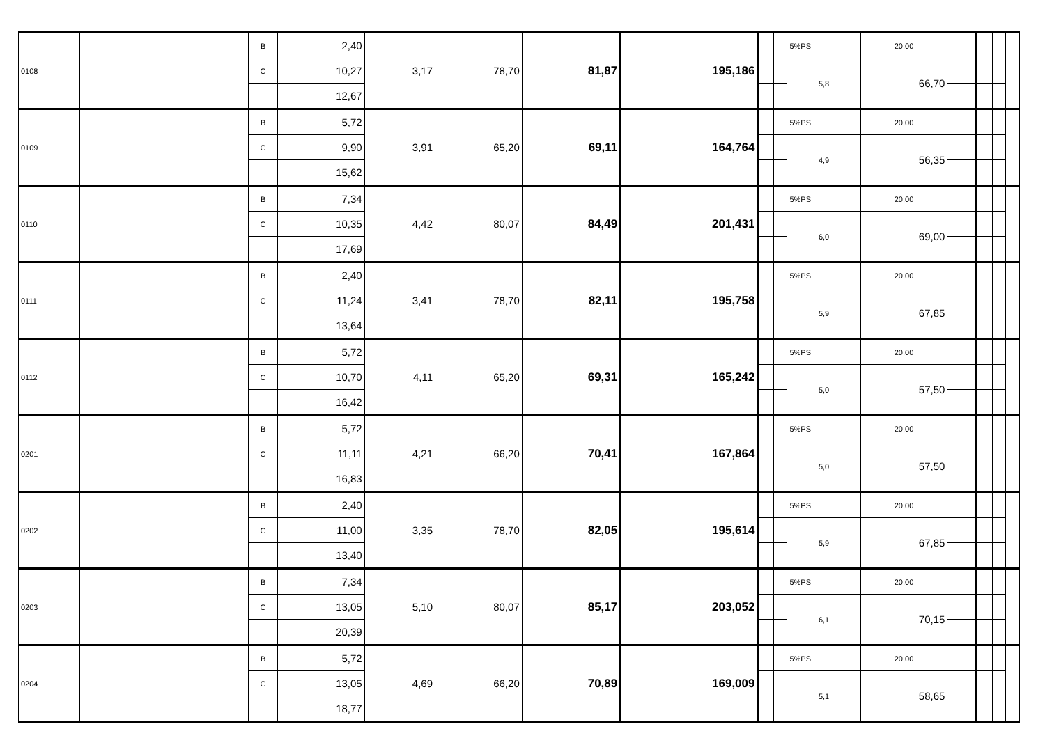| 0108 | | B | 2,40 | 3,17 | 78,70 | 81,87 | 195,186 | | | 5%PS | 20,00 | | | | | |
| | | C | 10,27 | | | | | | | 5,8 | 66,70 | | | | | |
| | | | 12,67 | | | | | | | | | | | | | |
| 0109 | | B | 5,72 | 3,91 | 65,20 | 69,11 | 164,764 | | | 5%PS | 20,00 | | | | | |
| | | C | 9,90 | | | | | | | 4,9 | 56,35 | | | | | |
| | | | 15,62 | | | | | | | | | | | | | |
| 0110 | | B | 7,34 | 4,42 | 80,07 | 84,49 | 201,431 | | | 5%PS | 20,00 | | | | | |
| | | C | 10,35 | | | | | | | 6,0 | 69,00 | | | | | |
| | | | 17,69 | | | | | | | | | | | | | |
| 0111 | | B | 2,40 | 3,41 | 78,70 | 82,11 | 195,758 | | | 5%PS | 20,00 | | | | | |
| | | C | 11,24 | | | | | | | 5,9 | 67,85 | | | | | |
| | | | 13,64 | | | | | | | | | | | | | |
| 0112 | | B | 5,72 | 4,11 | 65,20 | 69,31 | 165,242 | | | 5%PS | 20,00 | | | | | |
| | | C | 10,70 | | | | | | | 5,0 | 57,50 | | | | | |
| | | | 16,42 | | | | | | | | | | | | | |
| 0201 | | B | 5,72 | 4,21 | 66,20 | 70,41 | 167,864 | | | 5%PS | 20,00 | | | | | |
| | | C | 11,11 | | | | | | | 5,0 | 57,50 | | | | | |
| | | | 16,83 | | | | | | | | | | | | | |
| 0202 | | B | 2,40 | 3,35 | 78,70 | 82,05 | 195,614 | | | 5%PS | 20,00 | | | | | |
| | | C | 11,00 | | | | | | | 5,9 | 67,85 | | | | | |
| | | | 13,40 | | | | | | | | | | | | | |
| 0203 | | B | 7,34 | 5,10 | 80,07 | 85,17 | 203,052 | | | 5%PS | 20,00 | | | | | |
| | | C | 13,05 | | | | | | | 6,1 | 70,15 | | | | | |
| | | | 20,39 | | | | | | | | | | | | | |
| 0204 | | B | 5,72 | 4,69 | 66,20 | 70,89 | 169,009 | | | 5%PS | 20,00 | | | | | |
| | | C | 13,05 | | | | | | | 5,1 | 58,65 | | | | | |
| | | | 18,77 | | | | | | | | | | | | | |